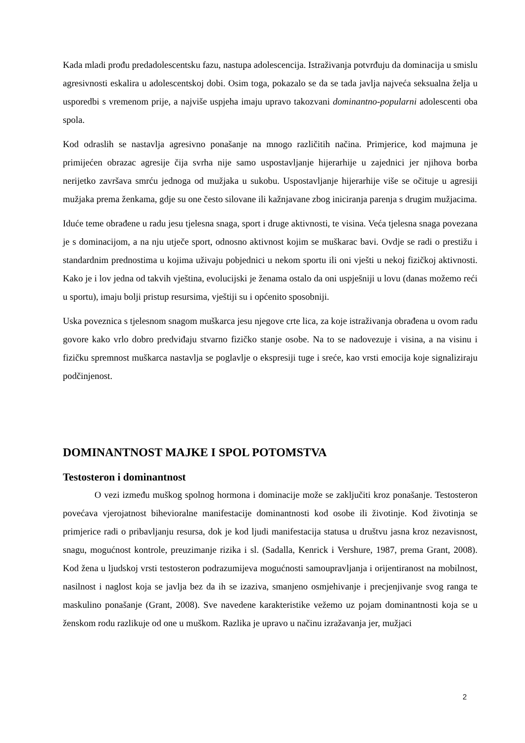Kada mladi prođu predadolescentsku fazu, nastupa adolescencija. Istraživanja potvrđuju da dominacija u smislu agresivnosti eskalira u adolescentskoj dobi. Osim toga, pokazalo se da se tada javlja najveća seksualna želja u usporedbi s vremenom prije, a najviše uspjeha imaju upravo takozvani dominantno-popularni adolescenti oba spola.
Kod odraslih se nastavlja agresivno ponašanje na mnogo različitih načina. Primjerice, kod majmuna je primijećen obrazac agresije čija svrha nije samo uspostavljanje hijerarhije u zajednici jer njihova borba nerijetko završava smrću jednoga od mužjaka u sukobu. Uspostavljanje hijerarhije više se očituje u agresiji mužjaka prema ženkama, gdje su one često silovane ili kažnjavane zbog iniciranja parenja s drugim mužjacima.
Iduće teme obrađene u radu jesu tjelesna snaga, sport i druge aktivnosti, te visina. Veća tjelesna snaga povezana je s dominacijom, a na nju utječe sport, odnosno aktivnost kojim se muškarac bavi. Ovdje se radi o prestižu i standardnim prednostima u kojima uživaju pobjednici u nekom sportu ili oni vješti u nekoj fizičkoj aktivnosti. Kako je i lov jedna od takvih vještina, evolucijski je ženama ostalo da oni uspješniji u lovu (danas možemo reći u sportu), imaju bolji pristup resursima, vještiji su i općenito sposobniji.
Uska poveznica s tjelesnom snagom muškarca jesu njegove crte lica, za koje istraživanja obrađena u ovom radu govore kako vrlo dobro predviđaju stvarno fizičko stanje osobe. Na to se nadovezuje i visina, a na visinu i fizičku spremnost muškarca nastavlja se poglavlje o ekspresiji tuge i sreće, kao vrsti emocija koje signaliziraju podčinjenost.
DOMINANTNOST MAJKE I SPOL POTOMSTVA
Testosteron i dominantnost
O vezi između muškog spolnog hormona i dominacije može se zaključiti kroz ponašanje. Testosteron povećava vjerojatnost bihevioralne manifestacije dominantnosti kod osobe ili životinje. Kod životinja se primjerice radi o pribavljanju resursa, dok je kod ljudi manifestacija statusa u društvu jasna kroz nezavisnost, snagu, mogućnost kontrole, preuzimanje rizika i sl. (Sadalla, Kenrick i Vershure, 1987, prema Grant, 2008). Kod žena u ljudskoj vrsti testosteron podrazumijeva mogućnosti samoupravljanja i orijentiranost na mobilnost, nasilnost i naglost koja se javlja bez da ih se izaziva, smanjeno osmjehivanje i precjenjivanje svog ranga te maskulino ponašanje (Grant, 2008). Sve navedene karakteristike vežemo uz pojam dominantnosti koja se u ženskom rodu razlikuje od one u muškom. Razlika je upravo u načinu izražavanja jer, mužjaci
2